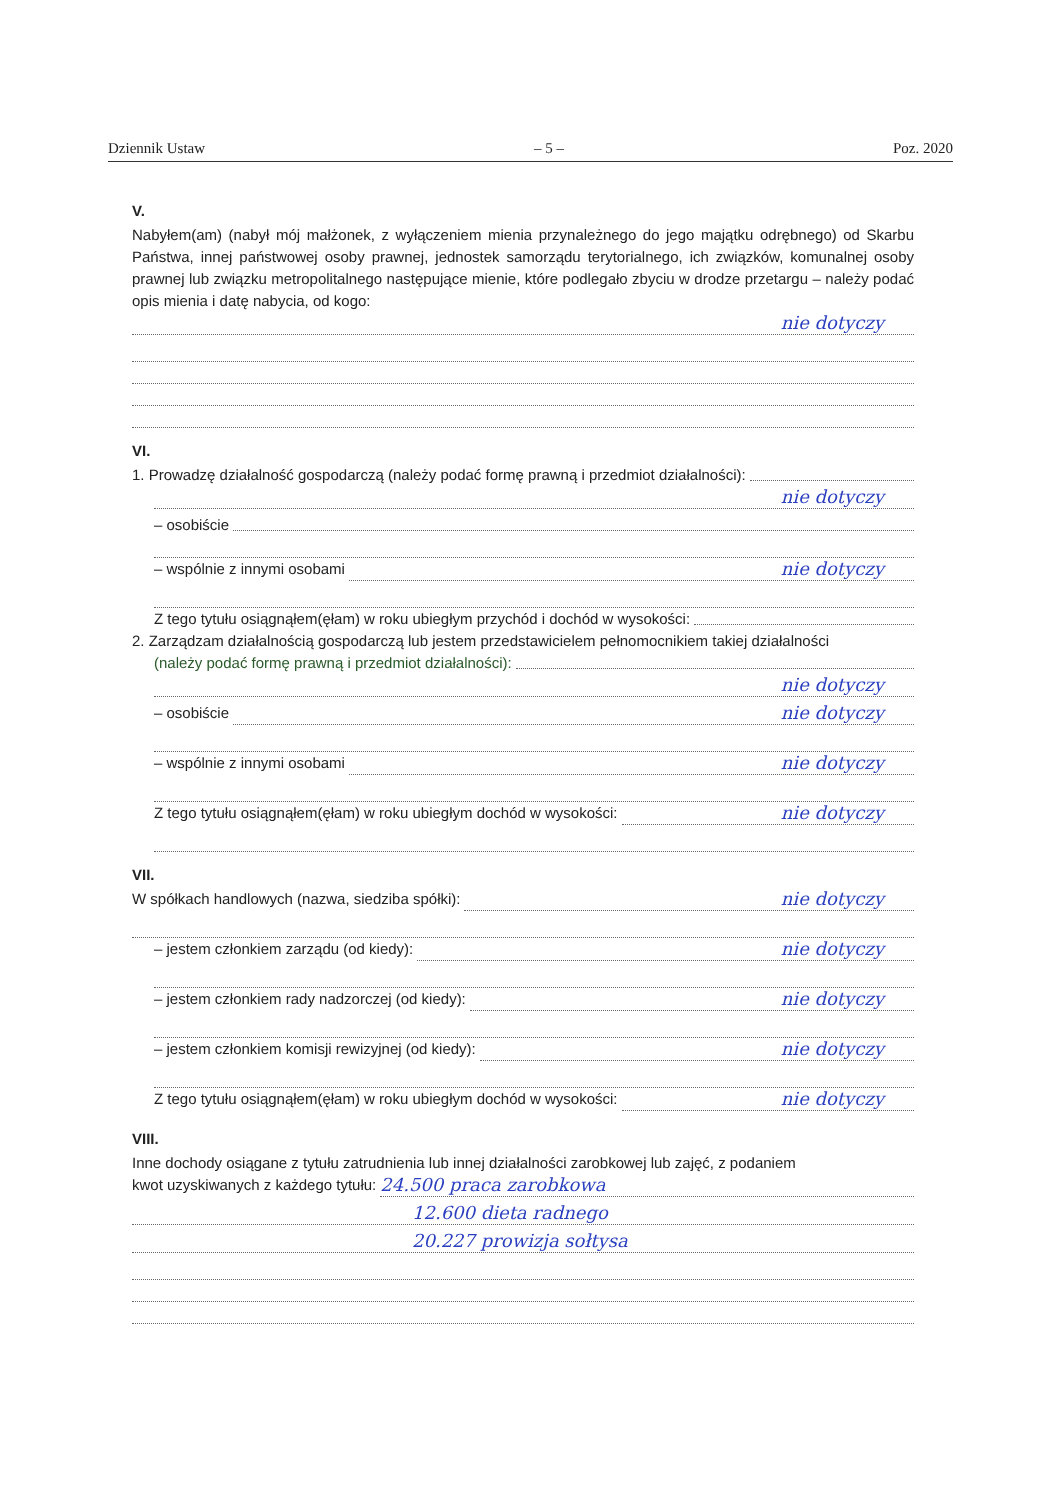Dziennik Ustaw – 5 – Poz. 2020
V.
Nabyłem(am) (nabył mój małżonek, z wyłączeniem mienia przynależnego do jego majątku odrębnego) od Skarbu Państwa, innej państwowej osoby prawnej, jednostek samorządu terytorialnego, ich związków, komunalnej osoby prawnej lub związku metropolitalnego następujące mienie, które podlegało zbyciu w drodze przetargu – należy podać opis mienia i datę nabycia, od kogo:
nie dotyczy
VI.
1. Prowadzę działalność gospodarczą (należy podać formę prawną i przedmiot działalności):
nie dotyczy
– osobiście
– wspólnie z innymi osobami nie dotyczy
Z tego tytułu osiągnąłem(ęłam) w roku ubiegłym przychód i dochód w wysokości:
2. Zarządzam działalnością gospodarczą lub jestem przedstawicielem pełnomocnikiem takiej działalności
(należy podać formę prawną i przedmiot działalności):
nie dotyczy
– osobiście nie dotyczy
– wspólnie z innymi osobami nie dotyczy
Z tego tytułu osiągnąłem(ęłam) w roku ubiegłym dochód w wysokości: nie dotyczy
VII.
W spółkach handlowych (nazwa, siedziba spółki): nie dotyczy
– jestem członkiem zarządu (od kiedy): nie dotyczy
– jestem członkiem rady nadzorczej (od kiedy): nie dotyczy
– jestem członkiem komisji rewizyjnej (od kiedy): nie dotyczy
Z tego tytułu osiągnąłem(ęłam) w roku ubiegłym dochód w wysokości: nie dotyczy
VIII.
Inne dochody osiągane z tytułu zatrudnienia lub innej działalności zarobkowej lub zajęć, z podaniem
kwot uzyskiwanych z każdego tytułu: 24.500 praca zarobkowa
12.600 dieta radnego
20.227 prowizja sołtysa